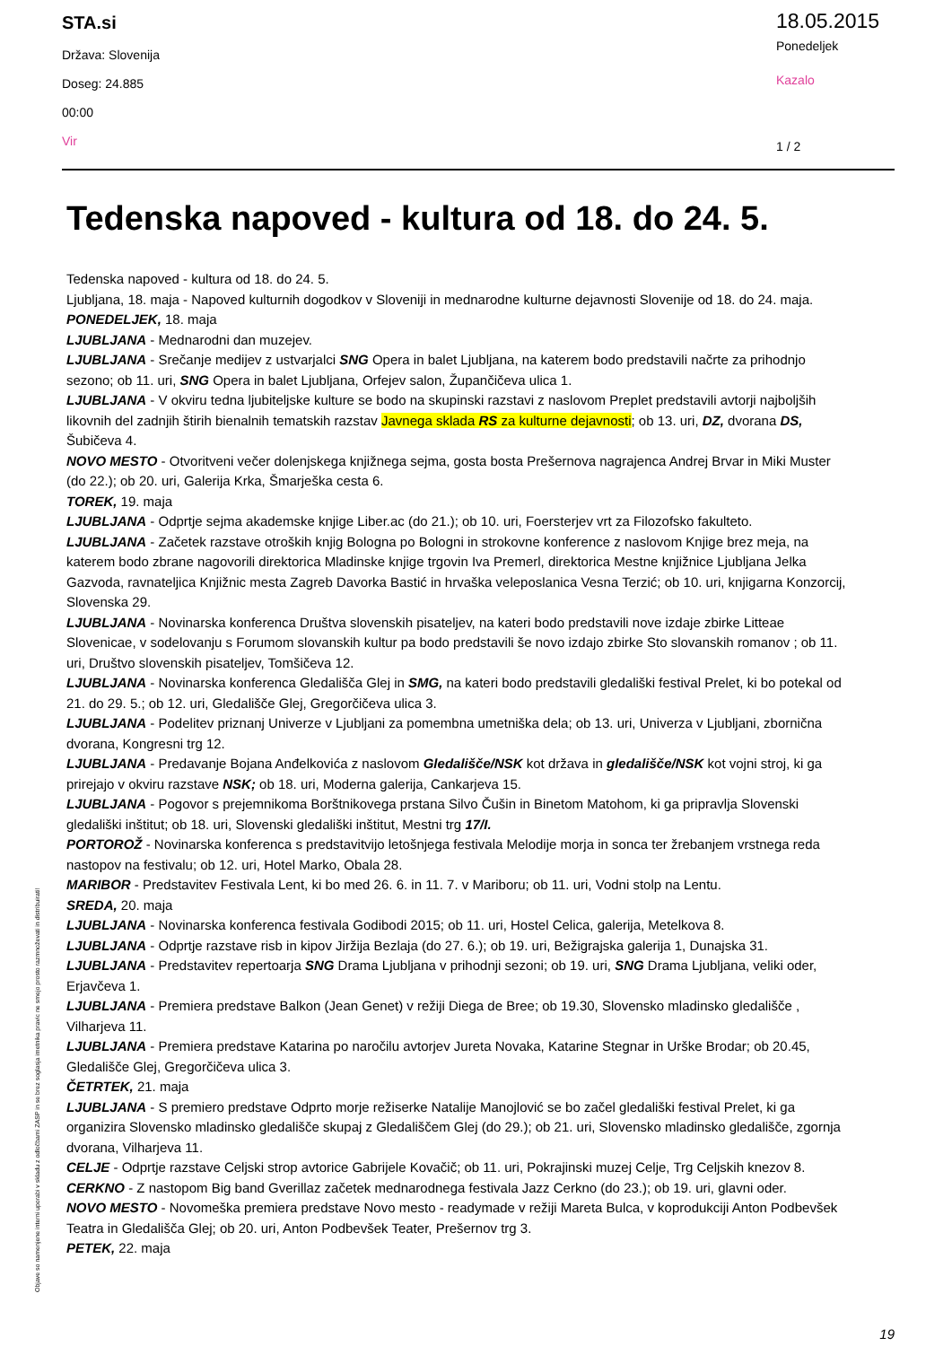STA.si
Država: Slovenija
Doseg: 24.885
00:00
Vir
18.05.2015
Ponedeljek
Kazalo
1 / 2
Tedenska napoved - kultura od 18. do 24. 5.
Tedenska napoved - kultura od 18. do 24. 5.
Ljubljana, 18. maja - Napoved kulturnih dogodkov v Sloveniji in mednarodne kulturne dejavnosti Slovenije od 18. do 24. maja.
PONEDELJEK, 18. maja
LJUBLJANA - Mednarodni dan muzejev.
LJUBLJANA - Srečanje medijev z ustvarjalci SNG Opera in balet Ljubljana, na katerem bodo predstavili načrte za prihodnjo sezono; ob 11. uri, SNG Opera in balet Ljubljana, Orfejev salon, Župančičeva ulica 1.
LJUBLJANA - V okviru tedna ljubiteljske kulture se bodo na skupinski razstavi z naslovom Preplet predstavili avtorji najboljših likovnih del zadnjih štirih bienalnih tematskih razstav Javnega sklada RS za kulturne dejavnosti; ob 13. uri, DZ, dvorana DS, Šubičeva 4.
NOVO MESTO - Otvoritveni večer dolenjskega knjižnega sejma, gosta bosta Prešernova nagrajenca Andrej Brvar in Miki Muster (do 22.); ob 20. uri, Galerija Krka, Šmarješka cesta 6.
TOREK, 19. maja
LJUBLJANA - Odprtje sejma akademske knjige Liber.ac (do 21.); ob 10. uri, Foersterjev vrt za Filozofsko fakulteto.
LJUBLJANA - Začetek razstave otroških knjig Bologna po Bologni in strokovne konference z naslovom Knjige brez meja, na katerem bodo zbrane nagovorili direktorica Mladinske knjige trgovin Iva Premerl, direktorica Mestne knjižnice Ljubljana Jelka Gazvoda, ravnateljica Knjižnic mesta Zagreb Davorka Bastić in hrvaška veleposlanica Vesna Terzić; ob 10. uri, knjigarna Konzorcij, Slovenska 29.
LJUBLJANA - Novinarska konferenca Društva slovenskih pisateljev, na kateri bodo predstavili nove izdaje zbirke Litteae Slovenicae, v sodelovanju s Forumom slovanskih kultur pa bodo predstavili še novo izdajo zbirke Sto slovanskih romanov ; ob 11. uri, Društvo slovenskih pisateljev, Tomšičeva 12.
LJUBLJANA - Novinarska konferenca Gledališča Glej in SMG, na kateri bodo predstavili gledališki festival Prelet, ki bo potekal od 21. do 29. 5.; ob 12. uri, Gledališče Glej, Gregorčičeva ulica 3.
LJUBLJANA - Podelitev priznanj Univerze v Ljubljani za pomembna umetniška dela; ob 13. uri, Univerza v Ljubljani, zbornična dvorana, Kongresni trg 12.
LJUBLJANA - Predavanje Bojana Anđelkovića z naslovom Gledališče/NSK kot država in gledališče/NSK kot vojni stroj, ki ga prirejajo v okviru razstave NSK; ob 18. uri, Moderna galerija, Cankarjeva 15.
LJUBLJANA - Pogovor s prejemnikoma Borštnikovega prstana Silvo Čušin in Binetom Matohom, ki ga pripravlja Slovenski gledališki inštitut; ob 18. uri, Slovenski gledališki inštitut, Mestni trg 17/I.
PORTOROŽ - Novinarska konferenca s predstavitvijo letošnjega festivala Melodije morja in sonca ter žrebanjem vrstnega reda nastopov na festivalu; ob 12. uri, Hotel Marko, Obala 28.
MARIBOR - Predstavitev Festivala Lent, ki bo med 26. 6. in 11. 7. v Mariboru; ob 11. uri, Vodni stolp na Lentu.
SREDA, 20. maja
LJUBLJANA - Novinarska konferenca festivala Godibodi 2015; ob 11. uri, Hostel Celica, galerija, Metelkova 8.
LJUBLJANA - Odprtje razstave risb in kipov Jiržija Bezlaja (do 27. 6.); ob 19. uri, Bežigrajska galerija 1, Dunajska 31.
LJUBLJANA - Predstavitev repertoarja SNG Drama Ljubljana v prihodnji sezoni; ob 19. uri, SNG Drama Ljubljana, veliki oder, Erjavčeva 1.
LJUBLJANA - Premiera predstave Balkon (Jean Genet) v režiji Diega de Bree; ob 19.30, Slovensko mladinsko gledališče , Vilharjeva 11.
LJUBLJANA - Premiera predstave Katarina po naročilu avtorjev Jureta Novaka, Katarine Stegnar in Urške Brodar; ob 20.45, Gledališče Glej, Gregorčičeva ulica 3.
ČETRTEK, 21. maja
LJUBLJANA - S premiero predstave Odprto morje režiserke Natalije Manojlović se bo začel gledališki festival Prelet, ki ga organizira Slovensko mladinsko gledališče skupaj z Gledališčem Glej (do 29.); ob 21. uri, Slovensko mladinsko gledališče, zgornja dvorana, Vilharjeva 11.
CELJE - Odprtje razstave Celjski strop avtorice Gabrijele Kovačič; ob 11. uri, Pokrajinski muzej Celje, Trg Celjskih knezov 8.
CERKNO - Z nastopom Big band Gverillaz začetek mednarodnega festivala Jazz Cerkno (do 23.); ob 19. uri, glavni oder.
NOVO MESTO - Novomeška premiera predstave Novo mesto - readymade v režiji Mareta Bulca, v koprodukciji Anton Podbevšek Teatra in Gledališča Glej; ob 20. uri, Anton Podbevšek Teater, Prešernov trg 3.
PETEK, 22. maja
Objave so namenjene interni uporabi v skladu z odločbami ZASP in se brez soglasja imetnika pravic ne smejo prosto razmnoževati in distribuirati!
19